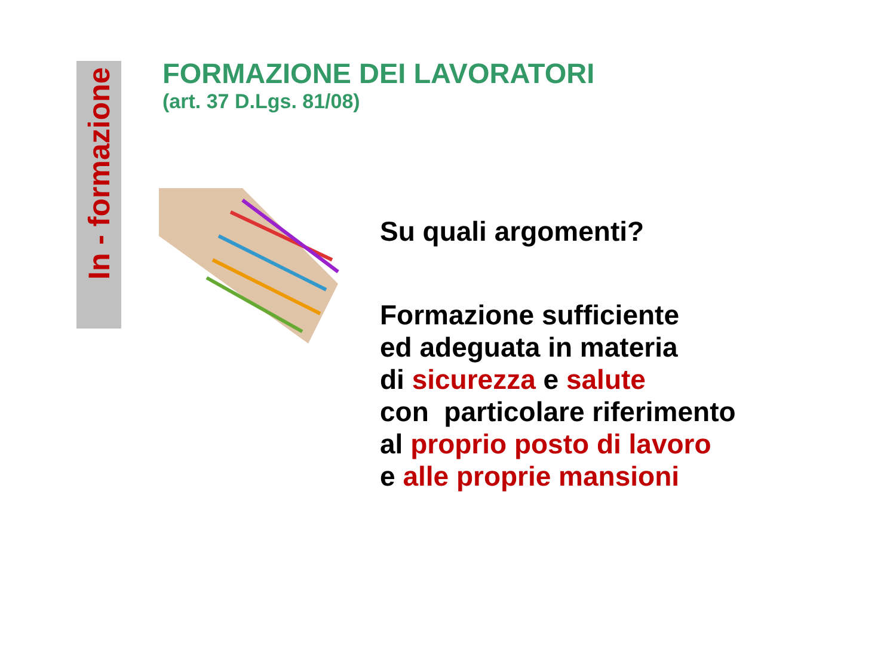In - formazione
FORMAZIONE DEI LAVORATORI
(art. 37 D.Lgs. 81/08)
Su quali argomenti?
Formazione sufficiente
ed adeguata in materia
di sicurezza e salute
con particolare riferimento
al proprio posto di lavoro
e alle proprie mansioni